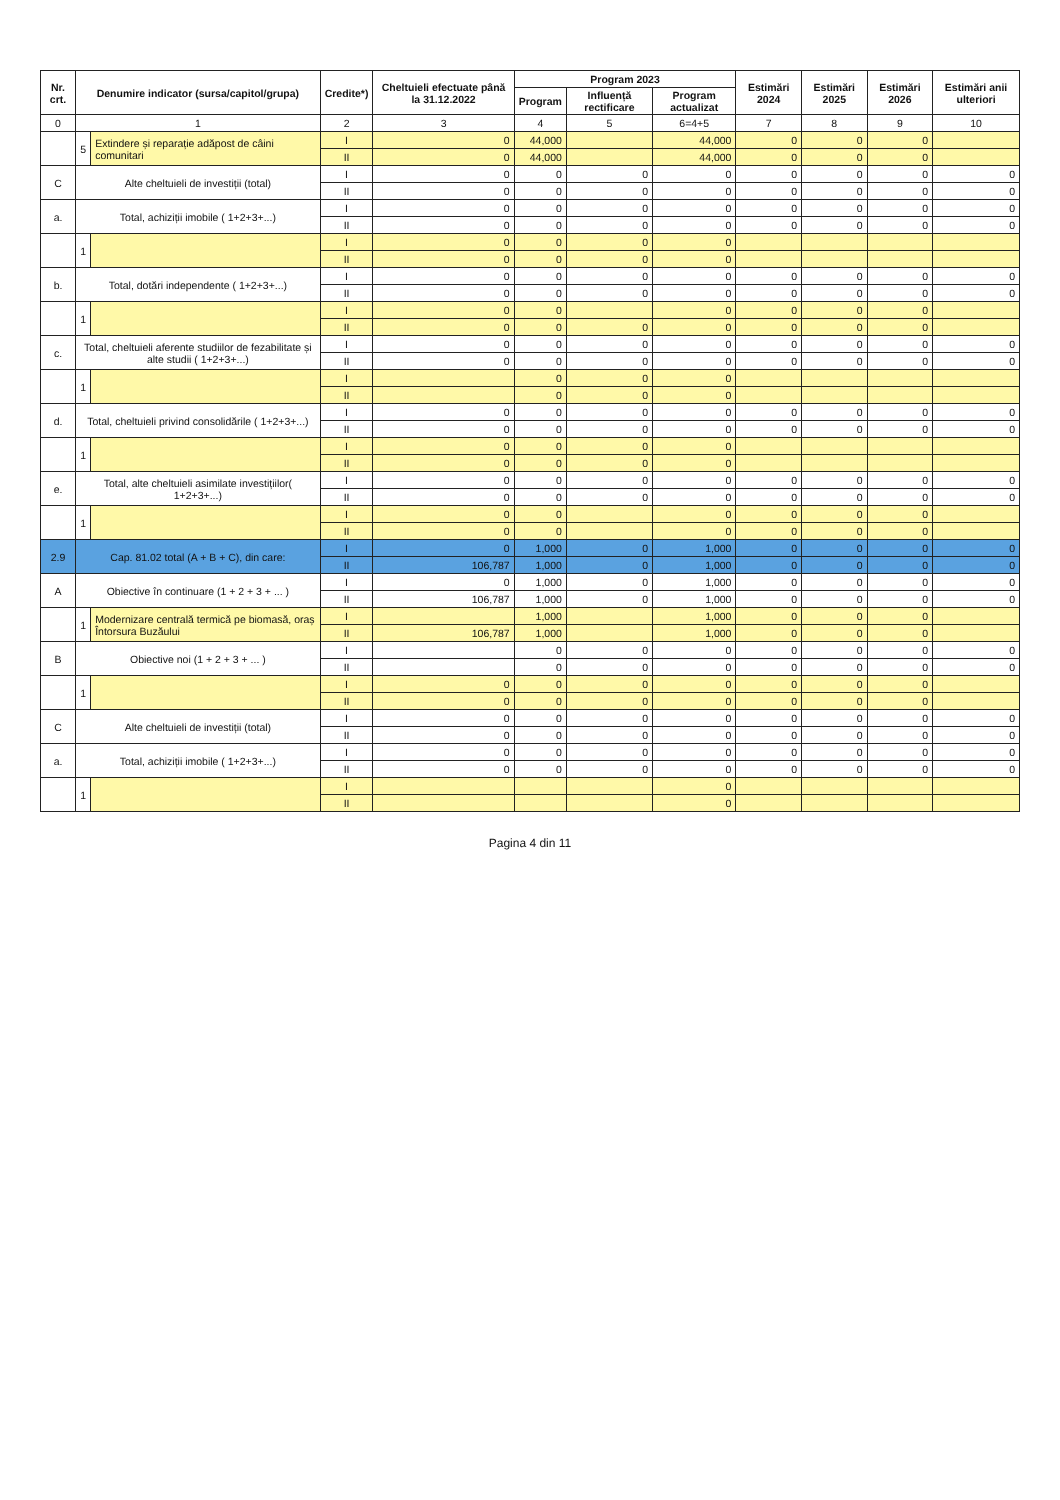| Nr. crt. | Denumire indicator (sursa/capitol/grupa) | | Credite*) | Cheltuieli efectuate până la 31.12.2022 | Program 2023 | | | Estimări 2024 | Estimări 2025 | Estimări 2026 | Estimări anii ulteriori |
| --- | --- | --- | --- | --- | --- | --- | --- | --- | --- | --- | --- |
| | | | | | Program | Influență rectificare | Program actualizat | | | | |
| 0 | 1 | | 2 | 3 | 4 | 5 | 6=4+5 | 7 | 8 | 9 | 10 |
| | 5 | Extindere și reparație adăpost de câini comunitari | I | 0 | 44,000 | | 44,000 | 0 | 0 | 0 | |
| | | | II | 0 | 44,000 | | 44,000 | 0 | 0 | 0 | |
| C | Alte cheltuieli de investiții (total) | | I | 0 | 0 | 0 | 0 | 0 | 0 | 0 | 0 |
| | | | II | 0 | 0 | 0 | 0 | 0 | 0 | 0 | 0 |
| a. | Total, achiziții imobile ( 1+2+3+...) | | I | 0 | 0 | 0 | 0 | 0 | 0 | 0 | 0 |
| | | | II | 0 | 0 | 0 | 0 | 0 | 0 | 0 | 0 |
| | 1 | | I | 0 | 0 | 0 | 0 | | | | |
| | | | II | 0 | 0 | 0 | 0 | | | | |
| b. | Total, dotări independente ( 1+2+3+...) | | I | 0 | 0 | 0 | 0 | 0 | 0 | 0 | 0 |
| | | | II | 0 | 0 | 0 | 0 | 0 | 0 | 0 | 0 |
| | 1 | | I | 0 | 0 | | 0 | 0 | 0 | 0 | |
| | | | II | 0 | 0 | 0 | 0 | 0 | 0 | 0 | |
| c. | Total, cheltuieli aferente studiilor de fezabilitate și alte studii ( 1+2+3+...) | | I | 0 | 0 | 0 | 0 | 0 | 0 | 0 | 0 |
| | | | II | 0 | 0 | 0 | 0 | 0 | 0 | 0 | 0 |
| | 1 | | I | | 0 | 0 | 0 | | | | |
| | | | II | | 0 | 0 | 0 | | | | |
| d. | Total, cheltuieli privind consolidările ( 1+2+3+...) | | I | 0 | 0 | 0 | 0 | 0 | 0 | 0 | 0 |
| | | | II | 0 | 0 | 0 | 0 | 0 | 0 | 0 | 0 |
| | 1 | | I | 0 | 0 | 0 | 0 | | | | |
| | | | II | 0 | 0 | 0 | 0 | | | | |
| e. | Total, alte cheltuieli asimilate investițiilor( 1+2+3+...) | | I | 0 | 0 | 0 | 0 | 0 | 0 | 0 | 0 |
| | | | II | 0 | 0 | 0 | 0 | 0 | 0 | 0 | 0 |
| | 1 | | I | 0 | 0 | | 0 | 0 | 0 | 0 | |
| | | | II | 0 | 0 | | 0 | 0 | 0 | 0 | |
| 2.9 | Cap. 81.02 total (A + B + C), din care: | | I | 0 | 1,000 | 0 | 1,000 | 0 | 0 | 0 | 0 |
| | | | II | 106,787 | 1,000 | 0 | 1,000 | 0 | 0 | 0 | 0 |
| A | Obiective în continuare (1 + 2 + 3 + ... ) | | I | 0 | 1,000 | 0 | 1,000 | 0 | 0 | 0 | 0 |
| | | | II | 106,787 | 1,000 | 0 | 1,000 | 0 | 0 | 0 | 0 |
| | 1 | Modernizare centrală termică pe biomasă, oraș Întorsura Buzăului | I | | 1,000 | | 1,000 | 0 | 0 | 0 | |
| | | | II | 106,787 | 1,000 | | 1,000 | 0 | 0 | 0 | |
| B | Obiective noi (1 + 2 + 3 + ... ) | | I | | 0 | 0 | 0 | 0 | 0 | 0 | 0 |
| | | | II | | 0 | 0 | 0 | 0 | 0 | 0 | 0 |
| | 1 | | I | 0 | 0 | 0 | 0 | 0 | 0 | 0 | |
| | | | II | 0 | 0 | 0 | 0 | 0 | 0 | 0 | |
| C | Alte cheltuieli de investiții (total) | | I | 0 | 0 | 0 | 0 | 0 | 0 | 0 | 0 |
| | | | II | 0 | 0 | 0 | 0 | 0 | 0 | 0 | 0 |
| a. | Total, achiziții imobile ( 1+2+3+...) | | I | 0 | 0 | 0 | 0 | 0 | 0 | 0 | 0 |
| | | | II | 0 | 0 | 0 | 0 | 0 | 0 | 0 | 0 |
| | 1 | | I | | | | 0 | | | | |
| | | | II | | | | 0 | | | | |
Pagina 4 din 11